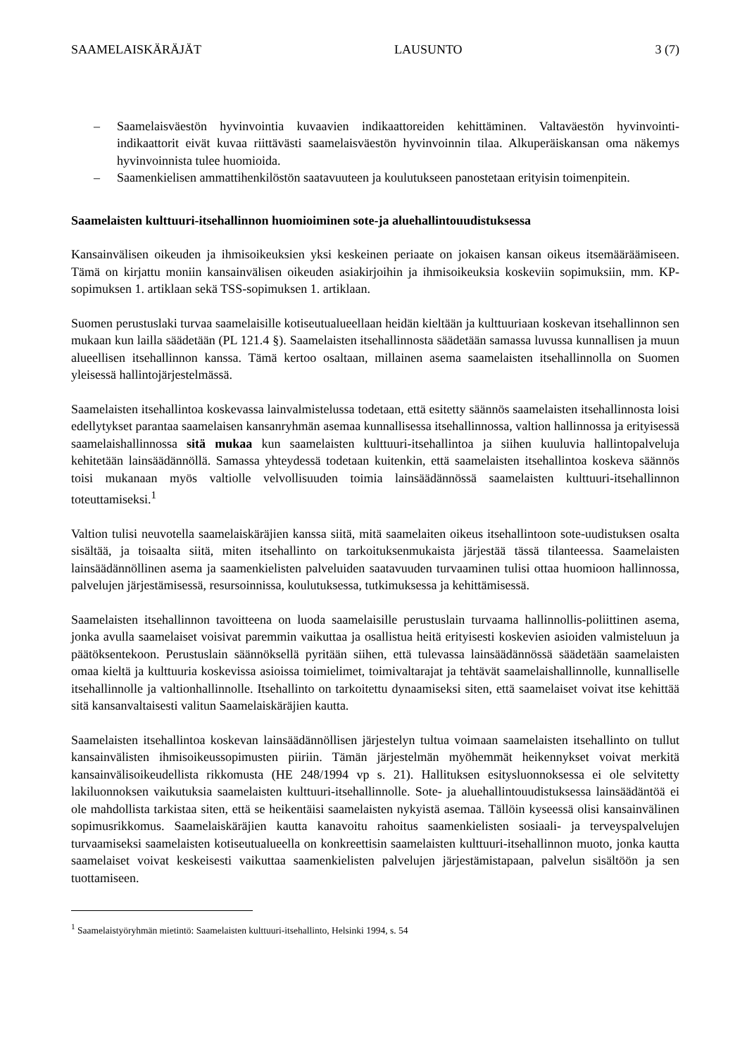SAAMELAISKÄRÄJÄT LAUSUNTO 3 (7)
– Saamelaisväestön hyvinvointia kuvaavien indikaattoreiden kehittäminen. Valtaväestön hyvinvointi-indikaattorit eivät kuvaa riittävästi saamelaisväestön hyvinvoinnin tilaa. Alkuperäiskansan oma näkemys hyvinvoinnista tulee huomioida.
– Saamenkielisen ammattihenkilöstön saatavuuteen ja koulutukseen panostetaan erityisin toimenpitein.
Saamelaisten kulttuuri-itsehallinnon huomioiminen sote-ja aluehallintouudistuksessa
Kansainvälisen oikeuden ja ihmisoikeuksien yksi keskeinen periaate on jokaisen kansan oikeus itsemääräämiseen. Tämä on kirjattu moniin kansainvälisen oikeuden asiakirjoihin ja ihmisoikeuksia koskeviin sopimuksiin, mm. KP-sopimuksen 1. artiklaan sekä TSS-sopimuksen 1. artiklaan.
Suomen perustuslaki turvaa saamelaisille kotiseutualueellaan heidän kieltään ja kulttuuriaan koskevan itsehallinnon sen mukaan kun lailla säädetään (PL 121.4 §). Saamelaisten itsehallinnosta säädetään samassa luvussa kunnallisen ja muun alueellisen itsehallinnon kanssa. Tämä kertoo osaltaan, millainen asema saamelaisten itsehallinnolla on Suomen yleisessä hallintojärjestelmässä.
Saamelaisten itsehallintoa koskevassa lainvalmistelussa todetaan, että esitetty säännös saamelaisten itsehallinnosta loisi edellytykset parantaa saamelaisen kansanryhmän asemaa kunnallisessa itsehallinnossa, valtion hallinnossa ja erityisessä saamelaishallinnossa sitä mukaa kun saamelaisten kulttuuri-itsehallintoa ja siihen kuuluvia hallintopalveluja kehitetään lainsäädännöllä. Samassa yhteydessä todetaan kuitenkin, että saamelaisten itsehallintoa koskeva säännös toisi mukanaan myös valtiolle velvollisuuden toimia lainsäädännössä saamelaisten kulttuuri-itsehallinnon toteuttamiseksi.<sup>1</sup>
Valtion tulisi neuvotella saamelaiskäräjien kanssa siitä, mitä saamelaiten oikeus itsehallintoon sote-uudistuksen osalta sisältää, ja toisaalta siitä, miten itsehallinto on tarkoituksenmukaista järjestää tässä tilanteessa. Saamelaisten lainsäädännöllinen asema ja saamenkielisten palveluiden saatavuuden turvaaminen tulisi ottaa huomioon hallinnossa, palvelujen järjestämisessä, resursoinnissa, koulutuksessa, tutkimuksessa ja kehittämisessä.
Saamelaisten itsehallinnon tavoitteena on luoda saamelaisille perustuslain turvaama hallinnollis-poliittinen asema, jonka avulla saamelaiset voisivat paremmin vaikuttaa ja osallistua heitä erityisesti koskevien asioiden valmisteluun ja päätöksentekoon. Perustuslain säännöksellä pyritään siihen, että tulevassa lainsäädännössä säädetään saamelaisten omaa kieltä ja kulttuuria koskevissa asioissa toimielimet, toimivaltarajat ja tehtävät saamelaishallinnolle, kunnalliselle itsehallinnolle ja valtionhallinnolle. Itsehallinto on tarkoitettu dynaamiseksi siten, että saamelaiset voivat itse kehittää sitä kansanvaltaisesti valitun Saamelaiskäräjien kautta.
Saamelaisten itsehallintoa koskevan lainsäädännöllisen järjestelyn tultua voimaan saamelaisten itsehallinto on tullut kansainvälisten ihmisoikeussopimusten piiriin. Tämän järjestelmän myöhemmät heikennykset voivat merkitä kansainvälisoikeudellista rikkomusta (HE 248/1994 vp s. 21). Hallituksen esitysluonnoksessa ei ole selvitetty lakiluonnoksen vaikutuksia saamelaisten kulttuuri-itsehallinnolle. Sote- ja aluehallintouudistuksessa lainsäädäntöä ei ole mahdollista tarkistaa siten, että se heikentäisi saamelaisten nykyistä asemaa. Tällöin kyseessä olisi kansainvälinen sopimusrikkomus. Saamelaiskäräjien kautta kanavoitu rahoitus saamenkielisten sosiaali- ja terveyspalvelujen turvaamiseksi saamelaisten kotiseutualueella on konkreettisin saamelaisten kulttuuri-itsehallinnon muoto, jonka kautta saamelaiset voivat keskeisesti vaikuttaa saamenkielisten palvelujen järjestämistapaan, palvelun sisältöön ja sen tuottamiseen.
<sup>1</sup> Saamelaistyöryhmän mietintö: Saamelaisten kulttuuri-itsehallinto, Helsinki 1994, s. 54